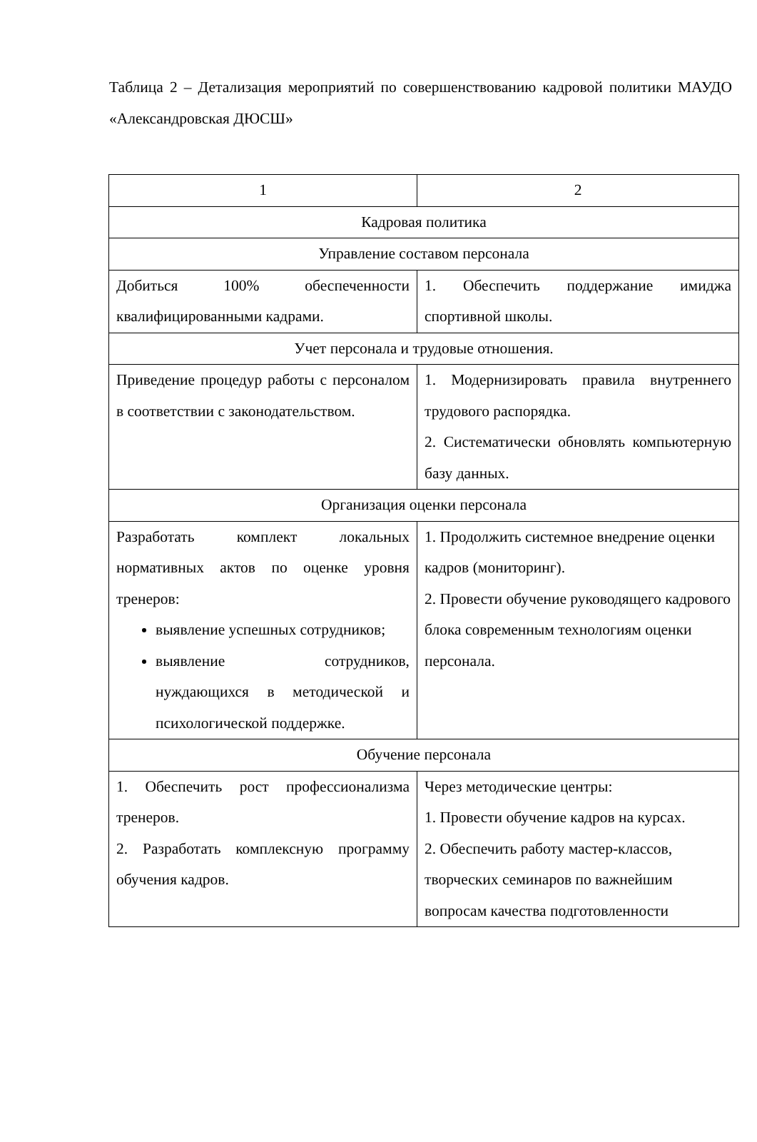Таблица 2 – Детализация мероприятий по совершенствованию кадровой политики МАУДО «Александровская ДЮСШ»
| 1 | 2 |
| Кадровая политика | |
| Управление составом персонала | |
| Добиться 100% обеспеченности квалифицированными кадрами. | 1. Обеспечить поддержание имиджа спортивной школы. |
| Учет персонала и трудовые отношения. | |
| Приведение процедур работы с персоналом в соответствии с законодательством. | 1. Модернизировать правила внутреннего трудового распорядка. 2. Систематически обновлять компьютерную базу данных. |
| Организация оценки персонала | |
| Разработать комплект локальных нормативных актов по оценке уровня тренеров: выявление успешных сотрудников; выявление сотрудников, нуждающихся в методической и психологической поддержке. | 1. Продолжить системное внедрение оценки кадров (мониторинг). 2. Провести обучение руководящего кадрового блока современным технологиям оценки персонала. |
| Обучение персонала | |
| 1. Обеспечить рост профессионализма тренеров. 2. Разработать комплексную программу обучения кадров. | Через методические центры: 1. Провести обучение кадров на курсах. 2. Обеспечить работу мастер-классов, творческих семинаров по важнейшим вопросам качества подготовленности |